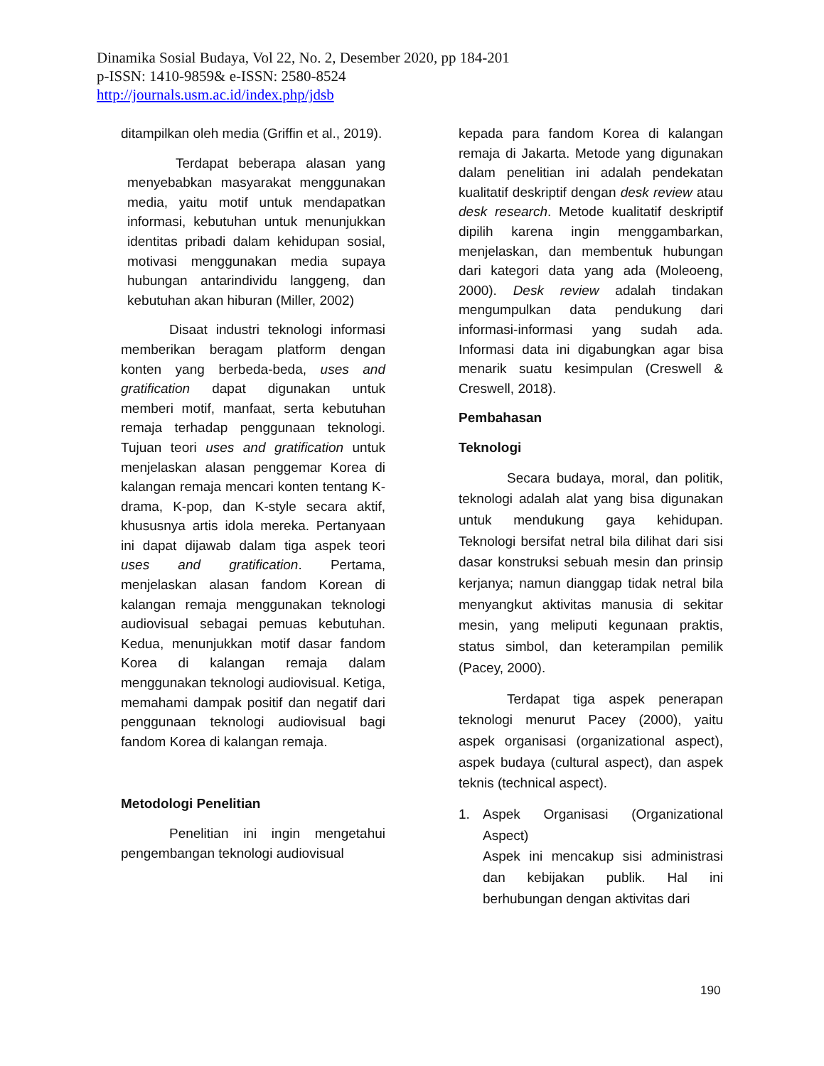Dinamika Sosial Budaya, Vol 22, No. 2, Desember 2020, pp 184-201
p-ISSN: 1410-9859& e-ISSN: 2580-8524
http://journals.usm.ac.id/index.php/jdsb
ditampilkan oleh media (Griffin et al., 2019).
Terdapat beberapa alasan yang menyebabkan masyarakat menggunakan media, yaitu motif untuk mendapatkan informasi, kebutuhan untuk menunjukkan identitas pribadi dalam kehidupan sosial, motivasi menggunakan media supaya hubungan antarindividu langgeng, dan kebutuhan akan hiburan (Miller, 2002)
Disaat industri teknologi informasi memberikan beragam platform dengan konten yang berbeda-beda, uses and gratification dapat digunakan untuk memberi motif, manfaat, serta kebutuhan remaja terhadap penggunaan teknologi. Tujuan teori uses and gratification untuk menjelaskan alasan penggemar Korea di kalangan remaja mencari konten tentang K-drama, K-pop, dan K-style secara aktif, khususnya artis idola mereka. Pertanyaan ini dapat dijawab dalam tiga aspek teori uses and gratification. Pertama, menjelaskan alasan fandom Korean di kalangan remaja menggunakan teknologi audiovisual sebagai pemuas kebutuhan. Kedua, menunjukkan motif dasar fandom Korea di kalangan remaja dalam menggunakan teknologi audiovisual. Ketiga, memahami dampak positif dan negatif dari penggunaan teknologi audiovisual bagi fandom Korea di kalangan remaja.
Metodologi Penelitian
Penelitian ini ingin mengetahui pengembangan teknologi audiovisual
kepada para fandom Korea di kalangan remaja di Jakarta. Metode yang digunakan dalam penelitian ini adalah pendekatan kualitatif deskriptif dengan desk review atau desk research. Metode kualitatif deskriptif dipilih karena ingin menggambarkan, menjelaskan, dan membentuk hubungan dari kategori data yang ada (Moleoeng, 2000). Desk review adalah tindakan mengumpulkan data pendukung dari informasi-informasi yang sudah ada. Informasi data ini digabungkan agar bisa menarik suatu kesimpulan (Creswell & Creswell, 2018).
Pembahasan
Teknologi
Secara budaya, moral, dan politik, teknologi adalah alat yang bisa digunakan untuk mendukung gaya kehidupan. Teknologi bersifat netral bila dilihat dari sisi dasar konstruksi sebuah mesin dan prinsip kerjanya; namun dianggap tidak netral bila menyangkut aktivitas manusia di sekitar mesin, yang meliputi kegunaan praktis, status simbol, dan keterampilan pemilik (Pacey, 2000).
Terdapat tiga aspek penerapan teknologi menurut Pacey (2000), yaitu aspek organisasi (organizational aspect), aspek budaya (cultural aspect), dan aspek teknis (technical aspect).
1. Aspek Organisasi (Organizational Aspect)
Aspek ini mencakup sisi administrasi dan kebijakan publik. Hal ini berhubungan dengan aktivitas dari
190